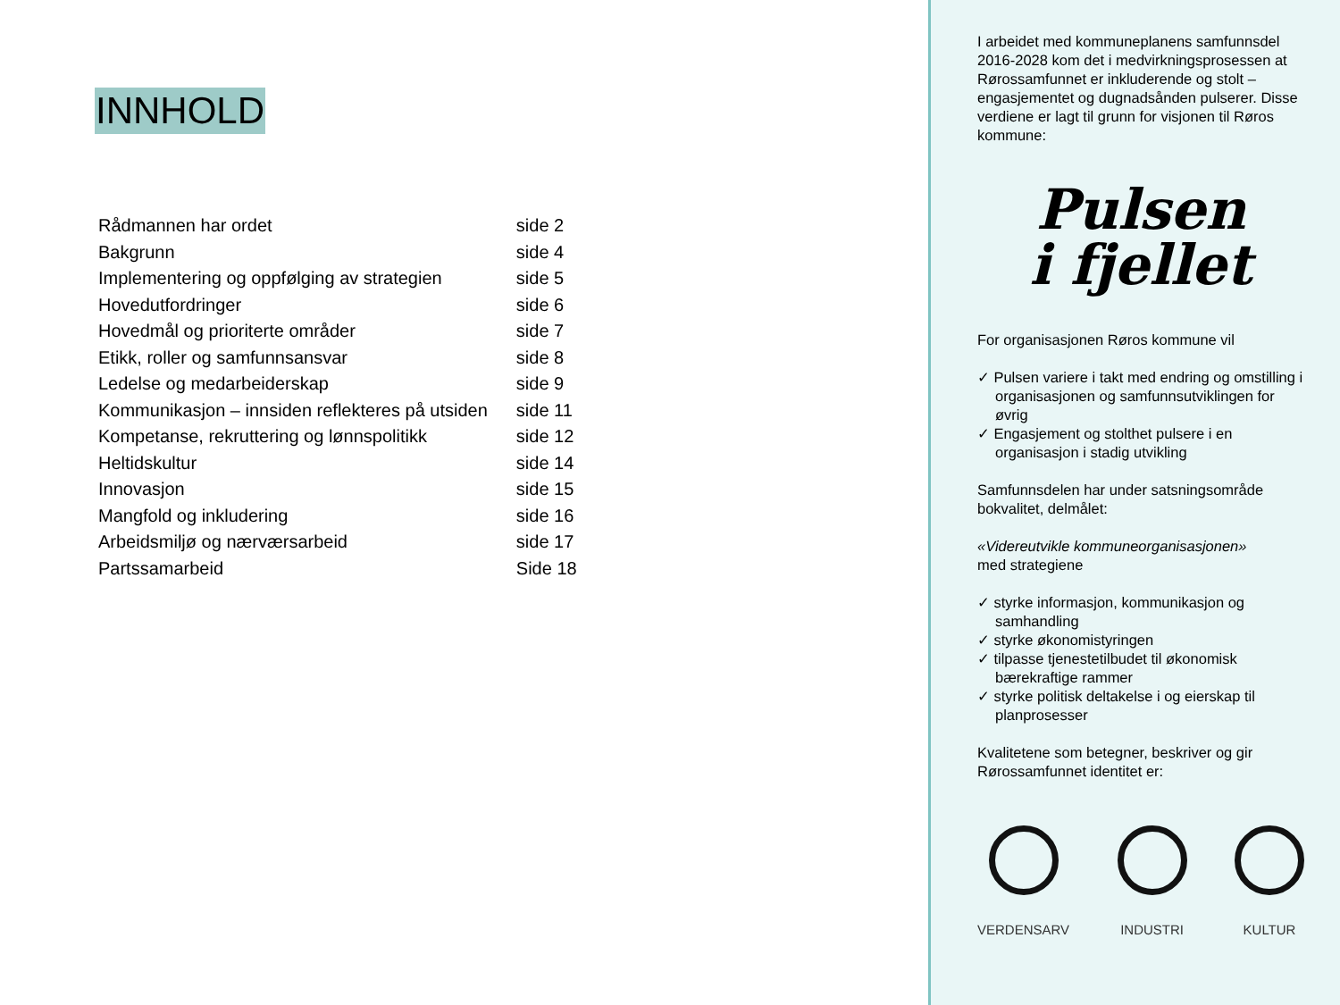INNHOLD
| Rådmannen har ordet | side 2 |
| Bakgrunn | side 4 |
| Implementering og oppfølging av strategien | side 5 |
| Hovedutfordringer | side 6 |
| Hovedmål og prioriterte områder | side 7 |
| Etikk, roller og samfunnsansvar | side 8 |
| Ledelse og medarbeiderskap | side 9 |
| Kommunikasjon – innsiden reflekteres på utsiden | side 11 |
| Kompetanse, rekruttering og lønnspolitikk | side 12 |
| Heltidskultur | side 14 |
| Innovasjon | side 15 |
| Mangfold og inkludering | side 16 |
| Arbeidsmiljø og nærværsarbeid | side 17 |
| Partssamarbeid | Side 18 |
I arbeidet med kommuneplanens samfunnsdel 2016-2028 kom det i medvirkningsprosessen at Rørossamfunnet er inkluderende og stolt – engasjementet og dugnadsånden pulserer. Disse verdiene er lagt til grunn for visjonen til Røros kommune:
Pulsen
i fjellet
For organisasjonen Røros kommune vil
✓ Pulsen variere i takt med endring og omstilling i organisasjonen og samfunnsutviklingen for øvrig
✓ Engasjement og stolthet pulsere i en organisasjon i stadig utvikling
Samfunnsdelen har under satsningsområde bokvalitet, delmålet:
«Videreutvikle kommuneorganisasjonen»
med strategiene
✓ styrke informasjon, kommunikasjon og samhandling
✓ styrke økonomistyringen
✓ tilpasse tjenestetilbudet til økonomisk bærekraftige rammer
✓ styrke politisk deltakelse i og eierskap til planprosesser
Kvalitetene som betegner, beskriver og gir Rørossamfunnet identitet er:
VERDENSARV INDUSTRI KULTUR